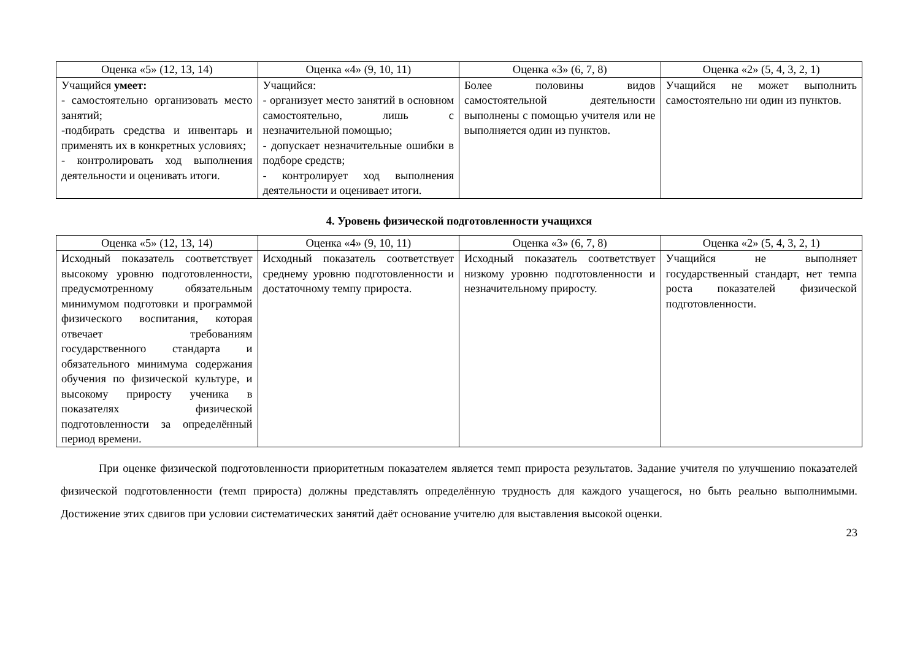| Оценка «5» (12, 13, 14) | Оценка «4» (9, 10, 11) | Оценка «3» (6, 7, 8) | Оценка «2» (5, 4, 3, 2, 1) |
| --- | --- | --- | --- |
| Учащийся умеет: - самостоятельно организовать место занятий; -подбирать средства и инвентарь и применять их в конкретных условиях; - контролировать ход выполнения деятельности и оценивать итоги. | Учащийся: - организует место занятий в основном самостоятельно, лишь с незначительной помощью; - допускает незначительные ошибки в подборе средств; - контролирует ход выполнения деятельности и оценивает итоги. | Более половины видов самостоятельной деятельности выполнены с помощью учителя или не выполняется один из пунктов. | Учащийся не может выполнить самостоятельно ни один из пунктов. |
4. Уровень физической подготовленности учащихся
| Оценка «5» (12, 13, 14) | Оценка «4» (9, 10, 11) | Оценка «3» (6, 7, 8) | Оценка «2» (5, 4, 3, 2, 1) |
| --- | --- | --- | --- |
| Исходный показатель соответствует высокому уровню подготовленности, предусмотренному обязательным минимумом подготовки и программой физического воспитания, которая отвечает требованиям государственного стандарта и обязательного минимума содержания обучения по физической культуре, и высокому приросту ученика в показателях физической подготовленности за определённый период времени. | Исходный показатель соответствует среднему уровню подготовленности и достаточному темпу прироста. | Исходный показатель соответствует низкому уровню подготовленности и незначительному приросту. | Учащийся не выполняет государственный стандарт, нет темпа роста показателей физической подготовленности. |
При оценке физической подготовленности приоритетным показателем является темп прироста результатов. Задание учителя по улучшению показателей физической подготовленности (темп прироста) должны представлять определённую трудность для каждого учащегося, но быть реально выполнимыми. Достижение этих сдвигов при условии систематических занятий даёт основание учителю для выставления высокой оценки.
23